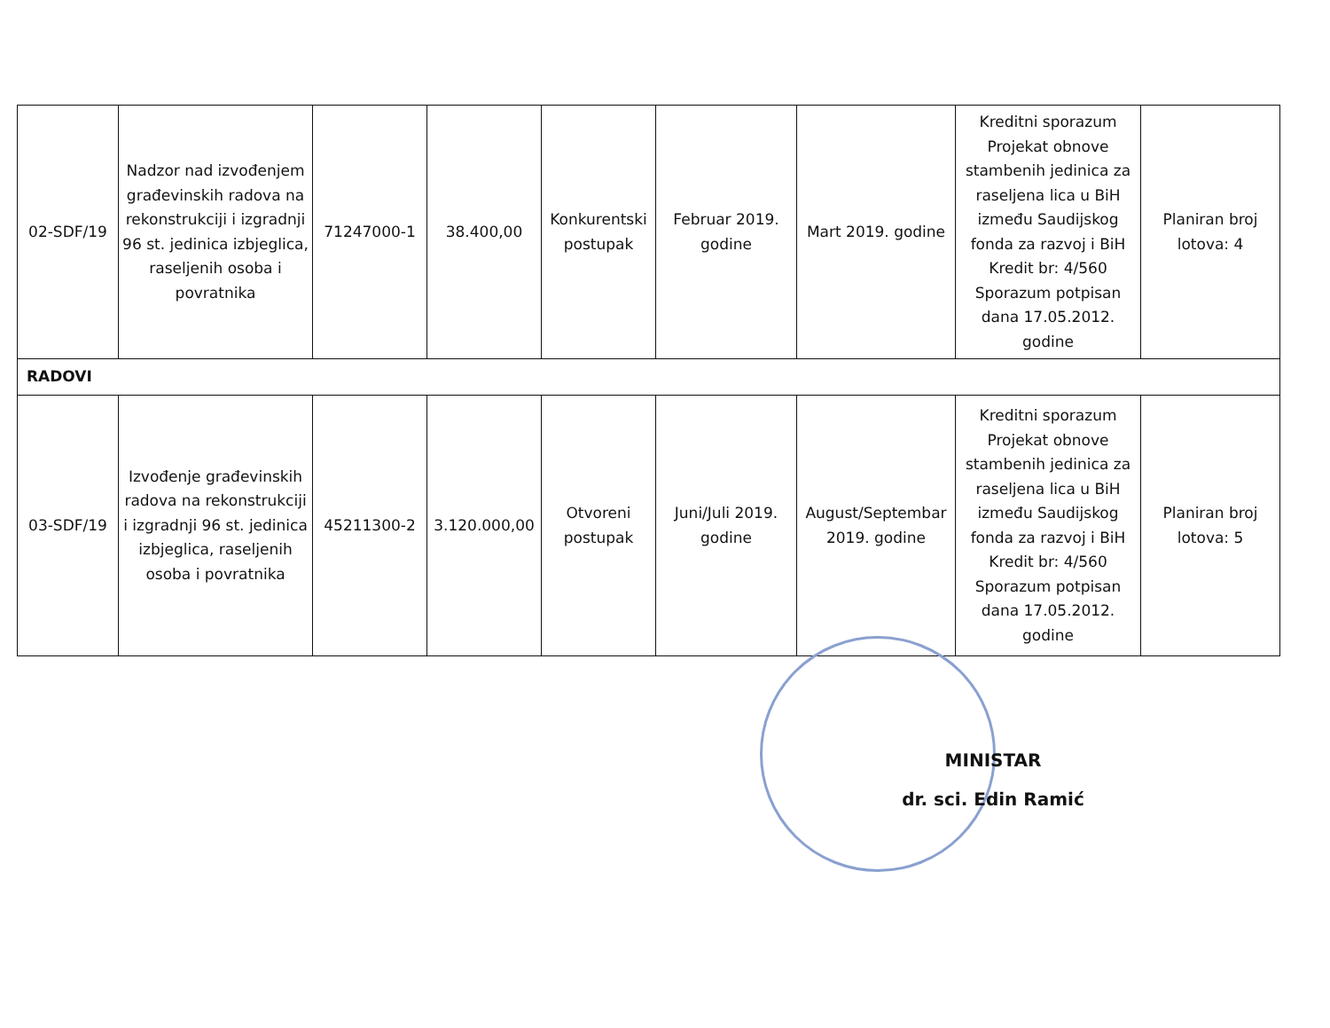| 02-SDF/19 | Nadzor nad izvođenjem građevinskih radova na rekonstrukciji i izgradnji 96 st. jedinica izbjeglica, raseljenih osoba i povratnika | 71247000-1 | 38.400,00 | Konkurentski postupak | Februar 2019. godine | Mart 2019. godine | Kreditni sporazum Projekat obnove stambenih jedinica za raseljena lica u BiH između Saudijskog fonda za razvoj i BiH Kredit br: 4/560 Sporazum potpisan dana 17.05.2012. godine | Planiran broj lotova: 4 |
| RADOVI | | | | | | | | |
| 03-SDF/19 | Izvođenje građevinskih radova na rekonstrukciji i izgradnji 96 st. jedinica izbjeglica, raseljenih osoba i povratnika | 45211300-2 | 3.120.000,00 | Otvoreni postupak | Juni/Juli 2019. godine | August/Septembar 2019. godine | Kreditni sporazum Projekat obnove stambenih jedinica za raseljena lica u BiH između Saudijskog fonda za razvoj i BiH Kredit br: 4/560 Sporazum potpisan dana 17.05.2012. godine | Planiran broj lotova: 5 |
MINISTAR
dr. sci. Edin Ramić